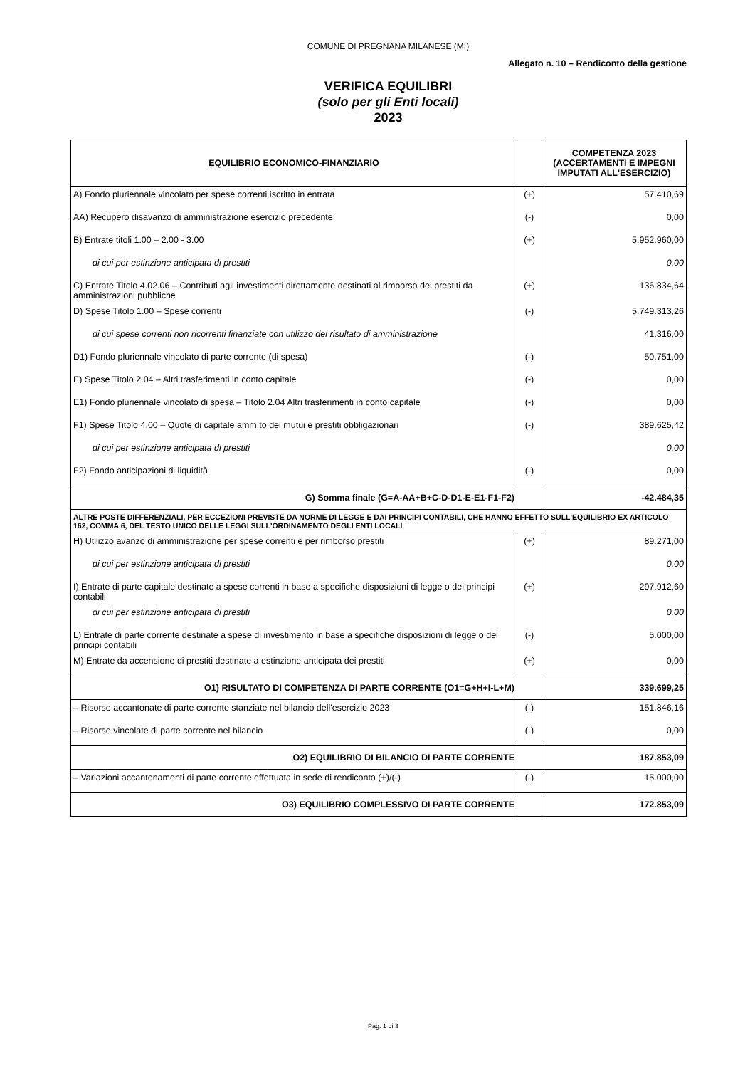COMUNE DI PREGNANA MILANESE (MI)
Allegato n. 10 – Rendiconto della gestione
VERIFICA EQUILIBRI
(solo per gli Enti locali)
2023
| EQUILIBRIO ECONOMICO-FINANZIARIO | | COMPETENZA 2023 (ACCERTAMENTI E IMPEGNI IMPUTATI ALL'ESERCIZIO) |
| --- | --- | --- |
| A) Fondo pluriennale vincolato per spese correnti iscritto in entrata | (+) | 57.410,69 |
| AA) Recupero disavanzo di amministrazione esercizio precedente | (-) | 0,00 |
| B) Entrate titoli 1.00 – 2.00 - 3.00 | (+) | 5.952.960,00 |
| di cui per estinzione anticipata di prestiti | | 0,00 |
| C) Entrate Titolo 4.02.06 – Contributi agli investimenti direttamente destinati al rimborso dei prestiti da amministrazioni pubbliche | (+) | 136.834,64 |
| D) Spese Titolo 1.00 – Spese correnti | (-) | 5.749.313,26 |
| di cui spese correnti non ricorrenti finanziate con utilizzo del risultato di amministrazione | | 41.316,00 |
| D1) Fondo pluriennale vincolato di parte corrente (di spesa) | (-) | 50.751,00 |
| E) Spese Titolo 2.04 – Altri trasferimenti in conto capitale | (-) | 0,00 |
| E1) Fondo pluriennale vincolato di spesa – Titolo 2.04 Altri trasferimenti in conto capitale | (-) | 0,00 |
| F1) Spese Titolo 4.00 – Quote di capitale amm.to dei mutui e prestiti obbligazionari | (-) | 389.625,42 |
| di cui per estinzione anticipata di prestiti | | 0,00 |
| F2) Fondo anticipazioni di liquidità | (-) | 0,00 |
| G) Somma finale (G=A-AA+B+C-D-D1-E-E1-F1-F2) | | -42.484,35 |
| ALTRE POSTE DIFFERENZIALI, PER ECCEZIONI PREVISTE DA NORME DI LEGGE E DAI PRINCIPI CONTABILI, CHE HANNO EFFETTO SULL'EQUILIBRIO EX ARTICOLO 162, COMMA 6, DEL TESTO UNICO DELLE LEGGI SULL'ORDINAMENTO DEGLI ENTI LOCALI | | |
| H) Utilizzo avanzo di amministrazione per spese correnti e per rimborso prestiti | (+) | 89.271,00 |
| di cui per estinzione anticipata di prestiti | | 0,00 |
| I) Entrate di parte capitale destinate a spese correnti in base a specifiche disposizioni di legge o dei principi contabili | (+) | 297.912,60 |
| di cui per estinzione anticipata di prestiti | | 0,00 |
| L) Entrate di parte corrente destinate a spese di investimento in base a specifiche disposizioni di legge o dei principi contabili | (-) | 5.000,00 |
| M) Entrate da accensione di prestiti destinate a estinzione anticipata dei prestiti | (+) | 0,00 |
| O1) RISULTATO DI COMPETENZA DI PARTE CORRENTE (O1=G+H+I-L+M) | | 339.699,25 |
| – Risorse accantonate di parte corrente stanziate nel bilancio dell'esercizio 2023 | (-) | 151.846,16 |
| – Risorse vincolate di parte corrente nel bilancio | (-) | 0,00 |
| O2) EQUILIBRIO DI BILANCIO DI PARTE CORRENTE | | 187.853,09 |
| – Variazioni accantonamenti di parte corrente effettuata in sede di rendiconto (+)/(-) | (-) | 15.000,00 |
| O3) EQUILIBRIO COMPLESSIVO DI PARTE CORRENTE | | 172.853,09 |
Pag. 1 di 3